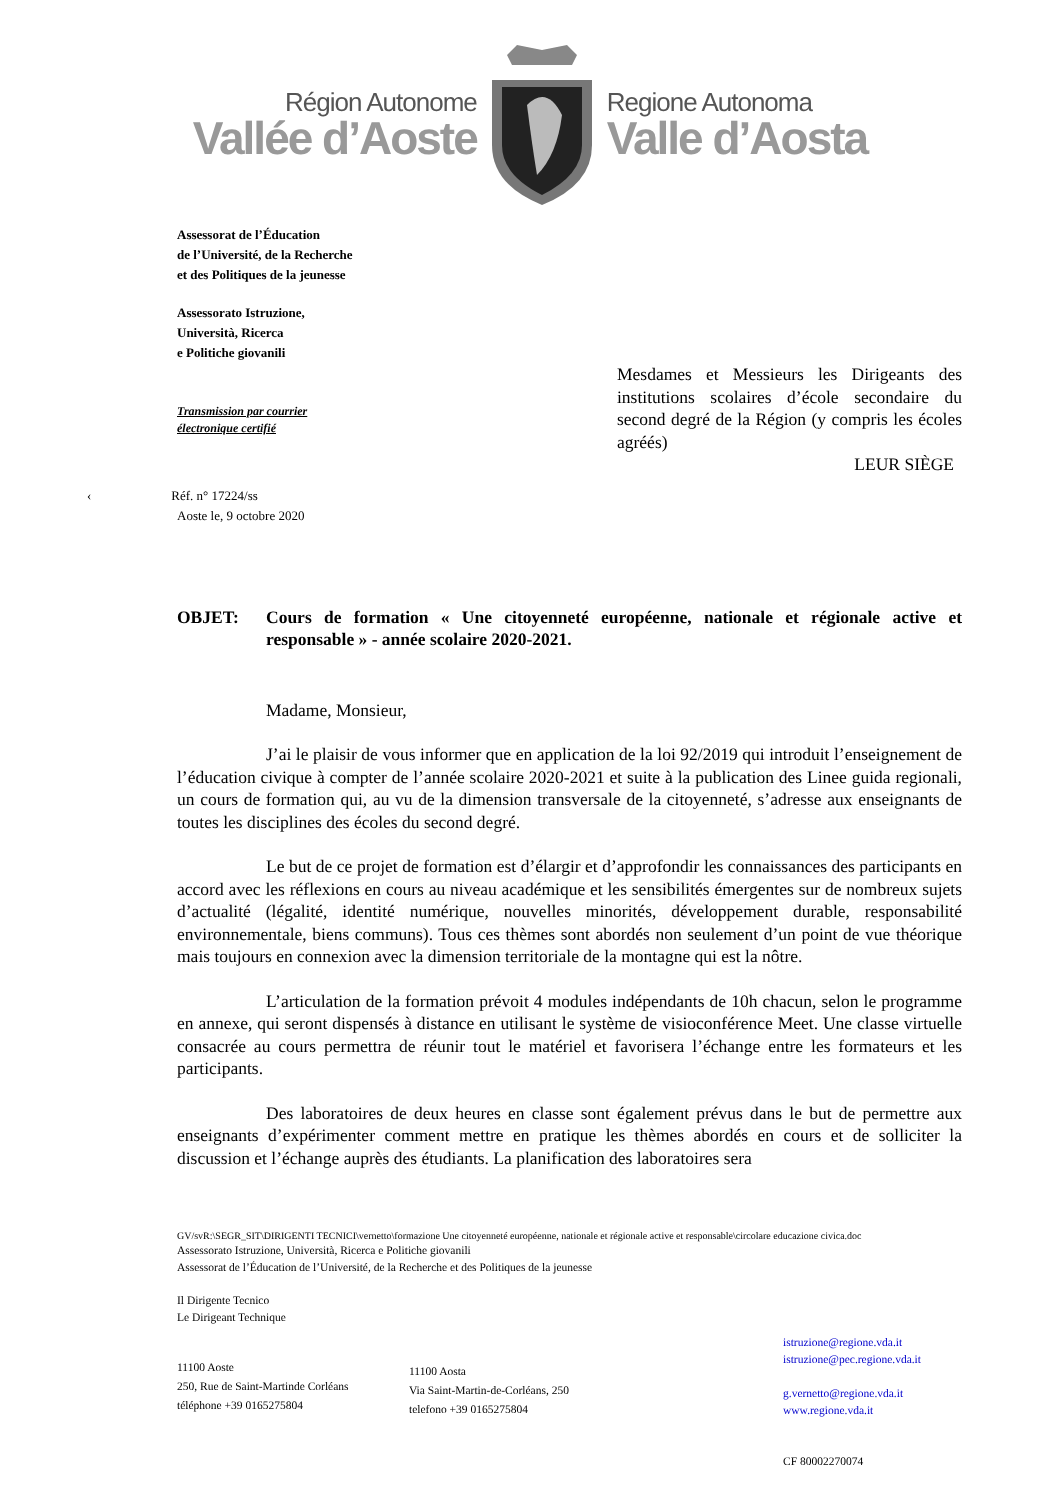Région Autonome
Vallée d’Aoste
Regione Autonoma
Valle d’Aosta
Assessorat de l’Éducation
de l’Université, de la Recherche
et des Politiques de la jeunesse
Assessorato Istruzione,
Università, Ricerca
e Politiche giovanili
Transmission par courrier
électronique certifié
Mesdames et Messieurs les Dirigeants des institutions scolaires d’école secondaire du second degré de la Région (y compris les écoles agréés)
LEUR SIÈGE
‹ Réf. n° 17224/ss
Aoste le, 9 octobre 2020
OBJET: Cours de formation « Une citoyenneté européenne, nationale et régionale active et responsable » - année scolaire 2020-2021.
Madame, Monsieur,
J’ai le plaisir de vous informer que en application de la loi 92/2019 qui introduit l’enseignement de l’éducation civique à compter de l’année scolaire 2020-2021 et suite à la publication des Linee guida regionali, un cours de formation qui, au vu de la dimension transversale de la citoyenneté, s’adresse aux enseignants de toutes les disciplines des écoles du second degré.
Le but de ce projet de formation est d’élargir et d’approfondir les connaissances des participants en accord avec les réflexions en cours au niveau académique et les sensibilités émergentes sur de nombreux sujets d’actualité (légalité, identité numérique, nouvelles minorités, développement durable, responsabilité environnementale, biens communs). Tous ces thèmes sont abordés non seulement d’un point de vue théorique mais toujours en connexion avec la dimension territoriale de la montagne qui est la nôtre.
L’articulation de la formation prévoit 4 modules indépendants de 10h chacun, selon le programme en annexe, qui seront dispensés à distance en utilisant le système de visioconférence Meet. Une classe virtuelle consacrée au cours permettra de réunir tout le matériel et favorisera l’échange entre les formateurs et les participants.
Des laboratoires de deux heures en classe sont également prévus dans le but de permettre aux enseignants d’expérimenter comment mettre en pratique les thèmes abordés en cours et de solliciter la discussion et l’échange auprès des étudiants. La planification des laboratoires sera
GV/svR:\SEGR_SIT\DIRIGENTI TECNICI\vernetto\formazione Une citoyenneté européenne, nationale et régionale active et responsable\circolare educazione civica.doc
Assessorato Istruzione, Università, Ricerca e Politiche giovanili
Assessorat de l’Éducation de l’Université, de la Recherche et des Politiques de la jeunesse
Il Dirigente Tecnico
Le Dirigeant Technique
11100 Aoste
250, Rue de Saint-Martinde Corléans
téléphone +39 0165275804
11100 Aosta
Via Saint-Martin-de-Corléans, 250
telefono +39 0165275804
istruzione@regione.vda.it
istruzione@pec.regione.vda.it
g.vernetto@regione.vda.it
www.regione.vda.it
CF 80002270074